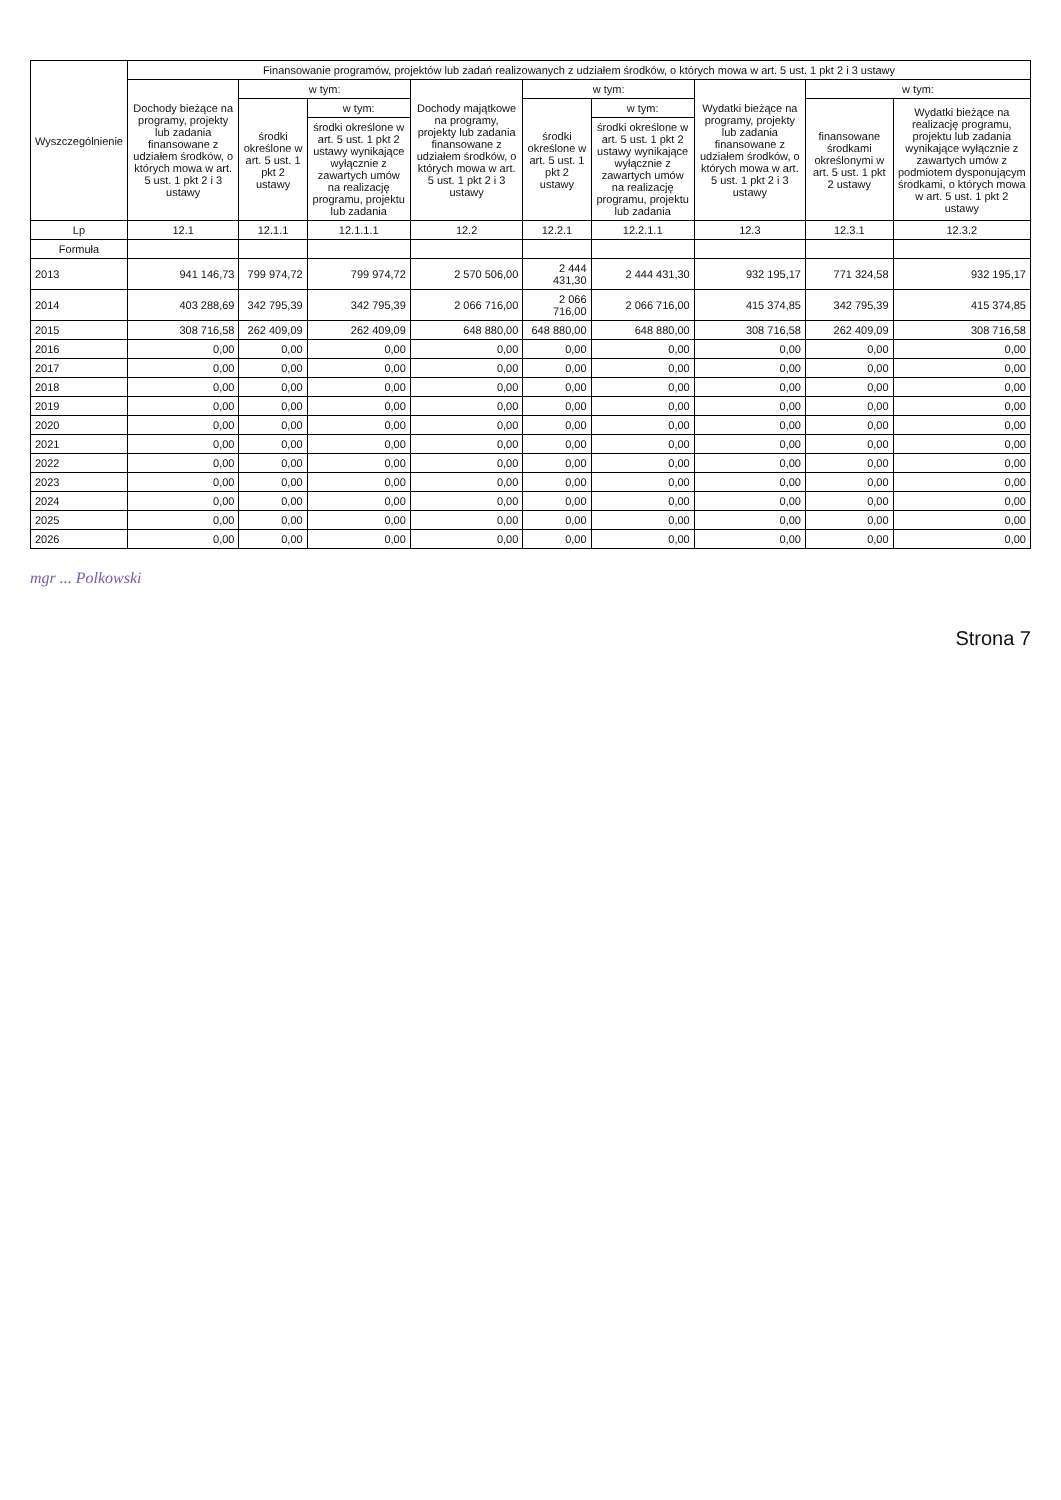| Wyszczególnienie | Finansowanie programów, projektów lub zadań realizowanych z udziałem środków, o których mowa w art. 5 ust. 1 pkt 2 i 3 ustawy | | | | | | | | |
| --- | --- | --- | --- | --- | --- | --- | --- | --- | --- |
| | Dochody bieżące na programy, projekty lub zadania finansowane z udziałem środków, o których mowa w art. 5 ust. 1 pkt 2 i 3 ustawy | w tym: | | Dochody majątkowe na programy, projekty lub zadania finansowane z udziałem środków, o których mowa w art. 5 ust. 1 pkt 2 i 3 ustawy | w tym: | | Wydatki bieżące na programy, projekty lub zadania finansowane z udziałem środków, o których mowa w art. 5 ust. 1 pkt 2 i 3 ustawy | w tym: | |
| | | środki określone w art. 5 ust. 1 pkt 2 ustawy | w tym: | | środki określone w art. 5 ust. 1 pkt 2 ustawy | w tym: | | finansowane środkami określonymi w art. 5 ust. 1 pkt 2 ustawy | Wydatki bieżące na realizację programu, projektu lub zadania wynikające wyłącznie z zawartych umów z podmiotem dysponującym środkami, o których mowa w art. 5 ust. 1 pkt 2 ustawy |
| | | | środki określone w art. 5 ust. 1 pkt 2 ustawy wynikające wyłącznie z zawartych umów na realizację programu, projektu lub zadania | | | środki określone w art. 5 ust. 1 pkt 2 ustawy wynikające wyłącznie z zawartych umów na realizację programu, projektu lub zadania | | | |
| Lp | 12.1 | 12.1.1 | 12.1.1.1 | 12.2 | 12.2.1 | 12.2.1.1 | 12.3 | 12.3.1 | 12.3.2 |
| Formuła | | | | | | | | | |
| 2013 | 941 146,73 | 799 974,72 | 799 974,72 | 2 570 506,00 | 2 444 431,30 | 2 444 431,30 | 932 195,17 | 771 324,58 | 932 195,17 |
| 2014 | 403 288,69 | 342 795,39 | 342 795,39 | 2 066 716,00 | 2 066 716,00 | 2 066 716,00 | 415 374,85 | 342 795,39 | 415 374,85 |
| 2015 | 308 716,58 | 262 409,09 | 262 409,09 | 648 880,00 | 648 880,00 | 648 880,00 | 308 716,58 | 262 409,09 | 308 716,58 |
| 2016 | 0,00 | 0,00 | 0,00 | 0,00 | 0,00 | 0,00 | 0,00 | 0,00 | 0,00 |
| 2017 | 0,00 | 0,00 | 0,00 | 0,00 | 0,00 | 0,00 | 0,00 | 0,00 | 0,00 |
| 2018 | 0,00 | 0,00 | 0,00 | 0,00 | 0,00 | 0,00 | 0,00 | 0,00 | 0,00 |
| 2019 | 0,00 | 0,00 | 0,00 | 0,00 | 0,00 | 0,00 | 0,00 | 0,00 | 0,00 |
| 2020 | 0,00 | 0,00 | 0,00 | 0,00 | 0,00 | 0,00 | 0,00 | 0,00 | 0,00 |
| 2021 | 0,00 | 0,00 | 0,00 | 0,00 | 0,00 | 0,00 | 0,00 | 0,00 | 0,00 |
| 2022 | 0,00 | 0,00 | 0,00 | 0,00 | 0,00 | 0,00 | 0,00 | 0,00 | 0,00 |
| 2023 | 0,00 | 0,00 | 0,00 | 0,00 | 0,00 | 0,00 | 0,00 | 0,00 | 0,00 |
| 2024 | 0,00 | 0,00 | 0,00 | 0,00 | 0,00 | 0,00 | 0,00 | 0,00 | 0,00 |
| 2025 | 0,00 | 0,00 | 0,00 | 0,00 | 0,00 | 0,00 | 0,00 | 0,00 | 0,00 |
| 2026 | 0,00 | 0,00 | 0,00 | 0,00 | 0,00 | 0,00 | 0,00 | 0,00 | 0,00 |
mgr ... Polkowski
Strona 7